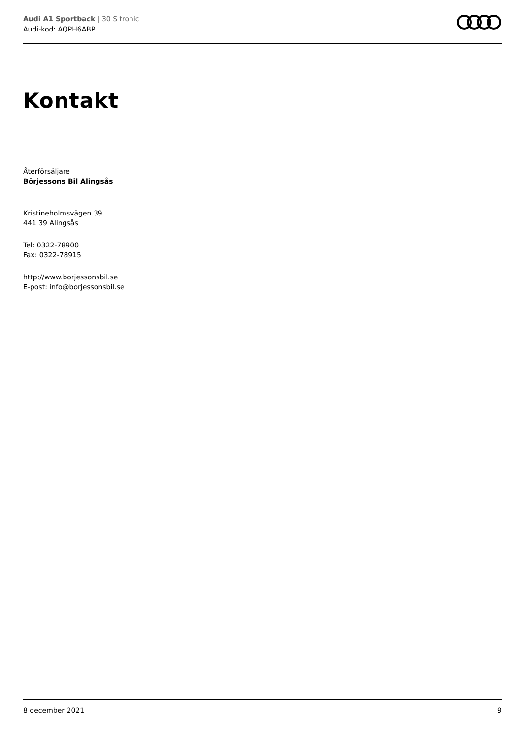Audi A1 Sportback | 30 S tronic
Audi-kod: AQPH6ABP
Kontakt
Återförsäljare
Börjessons Bil Alingsås
Kristineholmsvägen 39
441 39 Alingsås
Tel: 0322-78900
Fax: 0322-78915
http://www.borjessonsbil.se
E-post: info@borjessonsbil.se
8 december 2021 9